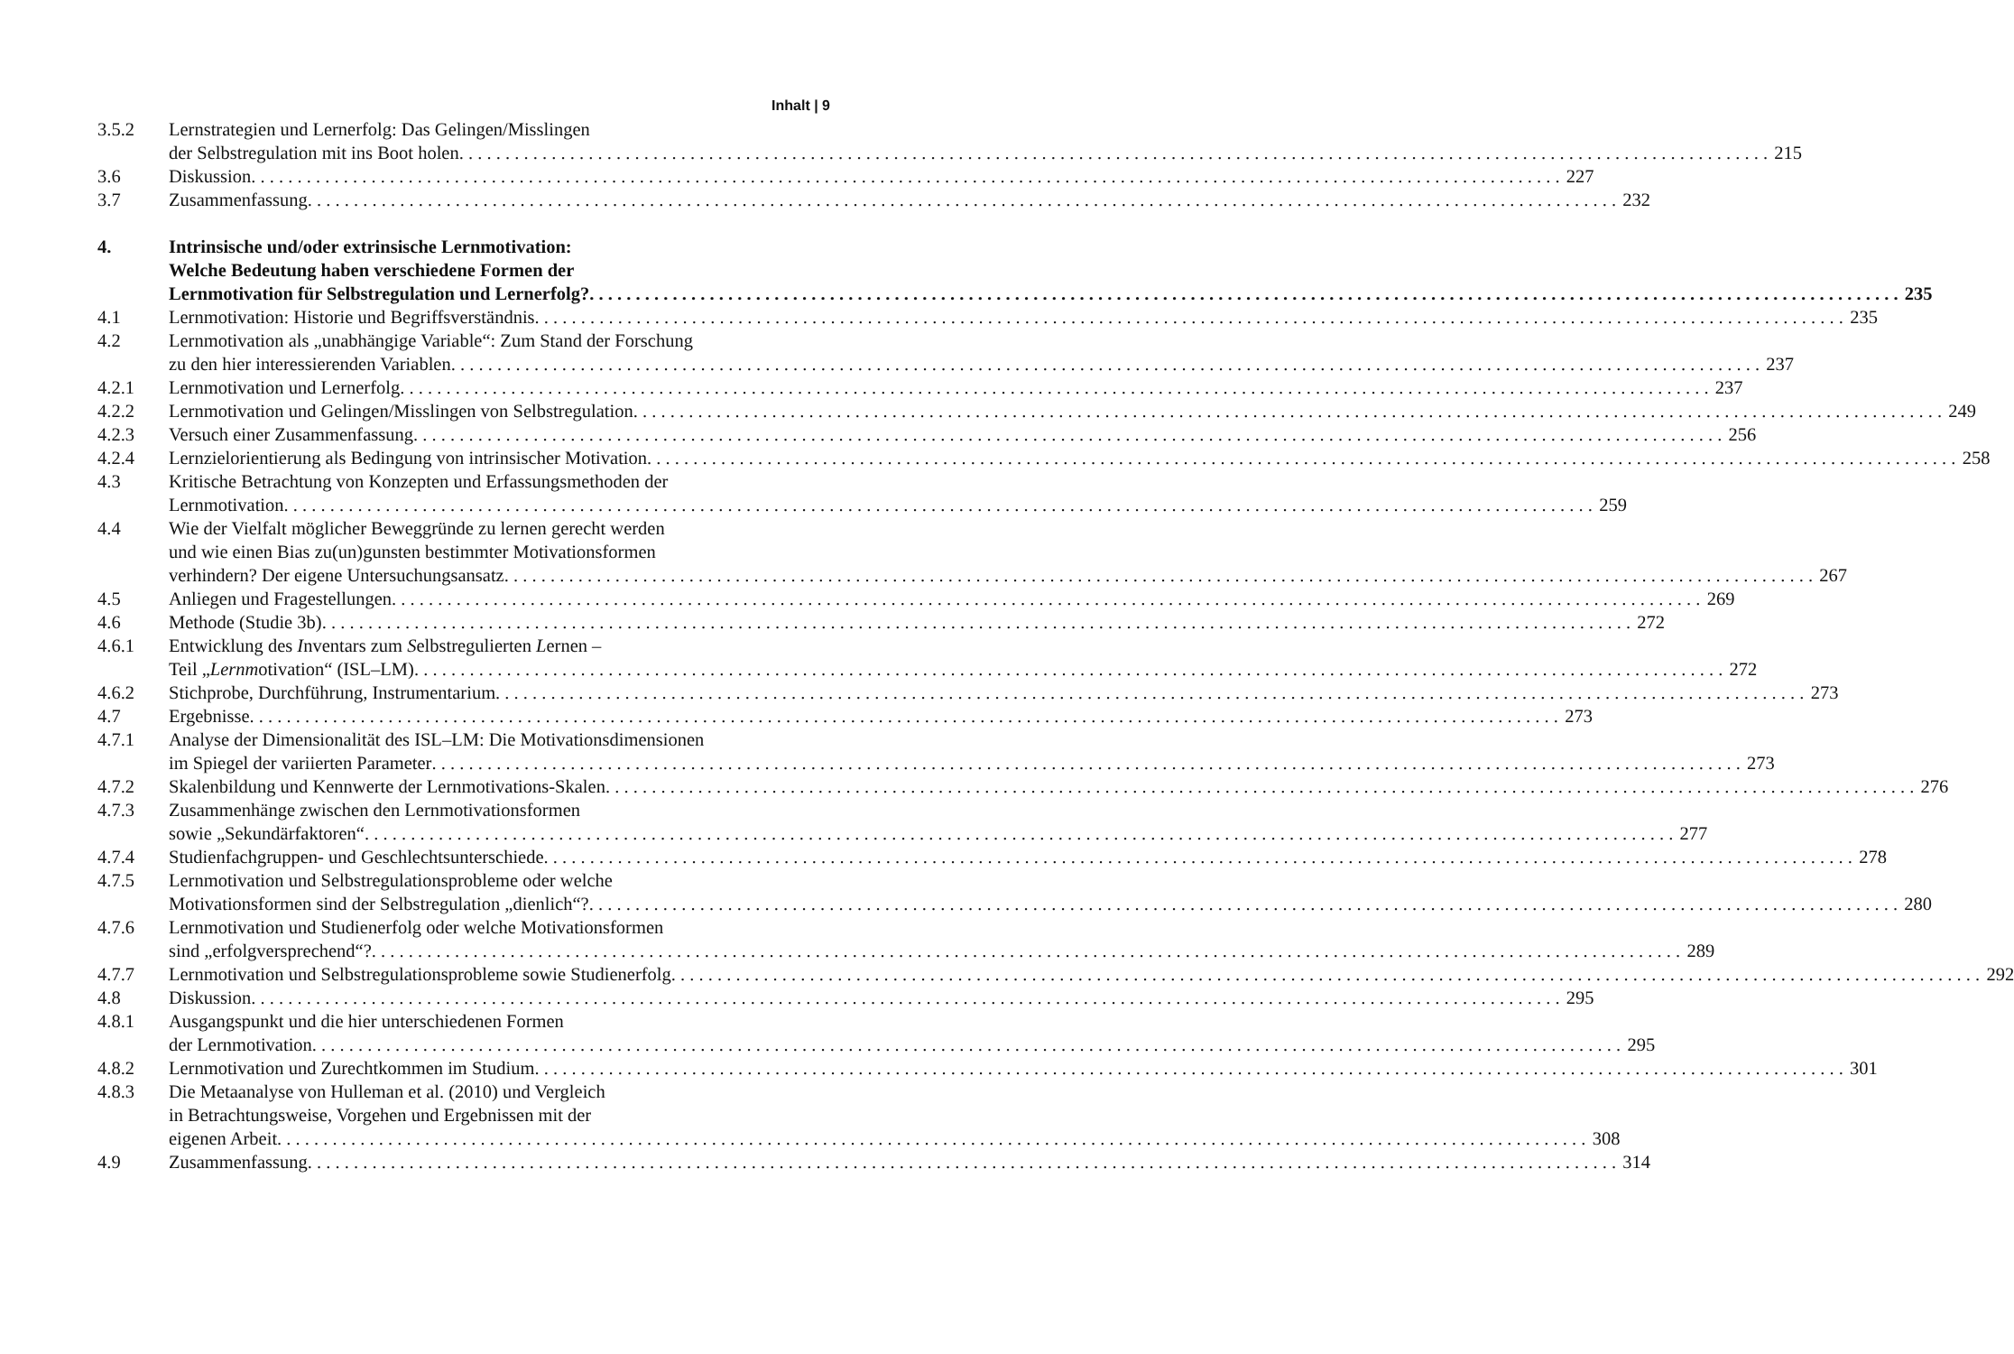Inhalt | 9
3.5.2 Lernstrategien und Lernerfolg: Das Gelingen/Misslingen
der Selbstregulation mit ins Boot holen 215
3.6 Diskussion 227
3.7 Zusammenfassung 232
4. Intrinsische und/oder extrinsische Lernmotivation:
Welche Bedeutung haben verschiedene Formen der
Lernmotivation für Selbstregulation und Lernerfolg? 235
4.1 Lernmotivation: Historie und Begriffsverständnis 235
4.2 Lernmotivation als „unabhängige Variable“: Zum Stand der Forschung
zu den hier interessierenden Variablen 237
4.2.1 Lernmotivation und Lernerfolg 237
4.2.2 Lernmotivation und Gelingen/Misslingen von Selbstregulation 249
4.2.3 Versuch einer Zusammenfassung 256
4.2.4 Lernzielorientierung als Bedingung von intrinsischer Motivation 258
4.3 Kritische Betrachtung von Konzepten und Erfassungsmethoden der
Lernmotivation 259
4.4 Wie der Vielfalt möglicher Beweggründe zu lernen gerecht werden
und wie einen Bias zu(un)gunsten bestimmter Motivationsformen
verhindern? Der eigene Untersuchungsansatz 267
4.5 Anliegen und Fragestellungen 269
4.6 Methode (Studie 3b) 272
4.6.1 Entwicklung des Inventars zum Selbstregulierten Lernen –
Teil „Lernmotivation“ (ISL–LM) 272
4.6.2 Stichprobe, Durchführung, Instrumentarium 273
4.7 Ergebnisse 273
4.7.1 Analyse der Dimensionalität des ISL–LM: Die Motivationsdimensionen
im Spiegel der variierten Parameter 273
4.7.2 Skalenbildung und Kennwerte der Lernmotivations-Skalen 276
4.7.3 Zusammenhänge zwischen den Lernmotivationsformen
sowie „Sekundärfaktoren“ 277
4.7.4 Studienfachgruppen- und Geschlechtsunterschiede 278
4.7.5 Lernmotivation und Selbstregulationsprobleme oder welche
Motivationsformen sind der Selbstregulation „dienlich“? 280
4.7.6 Lernmotivation und Studienerfolg oder welche Motivationsformen
sind „erfolgversprechend“? 289
4.7.7 Lernmotivation und Selbstregulationsprobleme sowie Studienerfolg 292
4.8 Diskussion 295
4.8.1 Ausgangspunkt und die hier unterschiedenen Formen
der Lernmotivation 295
4.8.2 Lernmotivation und Zurechtkommen im Studium 301
4.8.3 Die Metaanalyse von Hulleman et al. (2010) und Vergleich
in Betrachtungsweise, Vorgehen und Ergebnissen mit der
eigenen Arbeit 308
4.9 Zusammenfassung 314